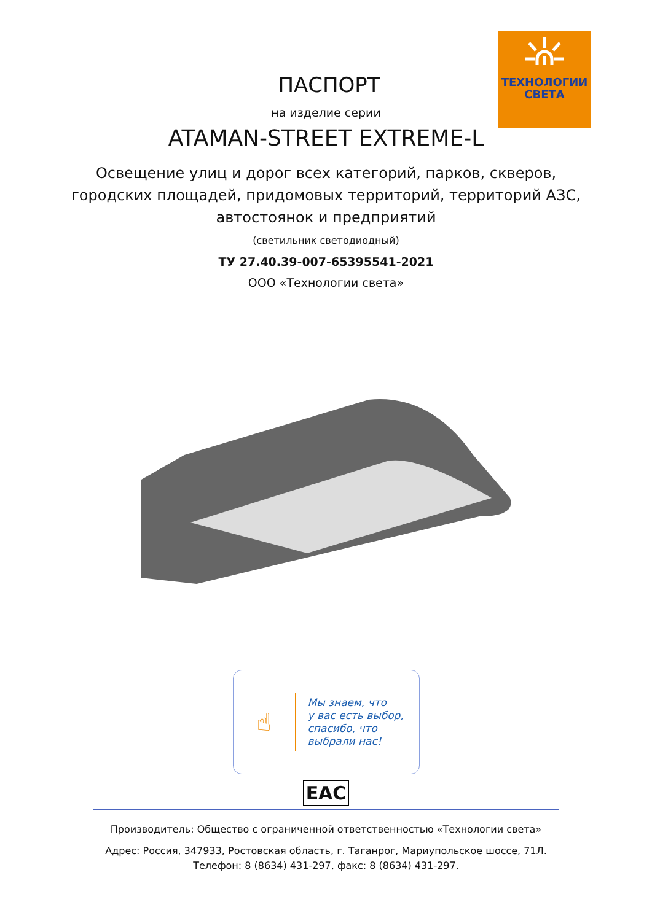ТЕХНОЛОГИИ
СВЕТА
ПАСПОРТ
на изделие серии
ATAMAN-STREET EXTREME-L
Освещение улиц и дорог всех категорий, парков, скверов,
городских площадей, придомовых территорий, территорий АЗС,
автостоянок и предприятий
(светильник светодиодный)
ТУ 27.40.39-007-65395541-2021
ООО «Технологии света»
☝
Мы знаем, что
у вас есть выбор,
спасибо, что
выбрали нас!
EAC
Производитель: Общество с ограниченной ответственностью «Технологии света»
Адрес: Россия, 347933, Ростовская область, г. Таганрог, Мариупольское шоссе, 71Л.
Телефон: 8 (8634) 431-297, факс: 8 (8634) 431-297.